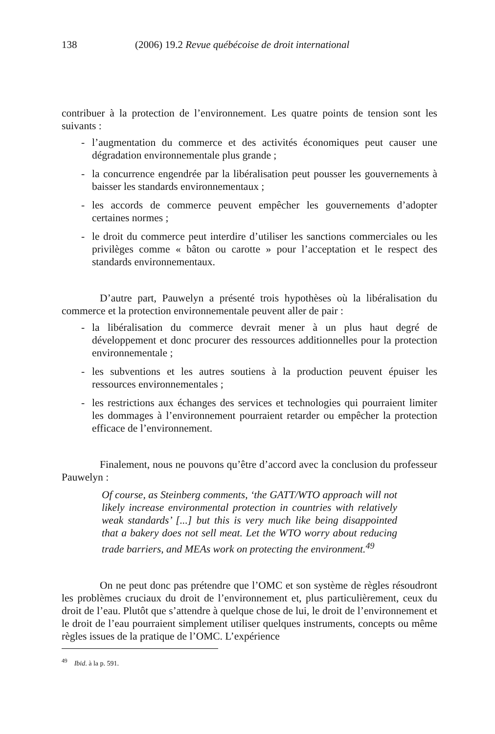138 (2006) 19.2 Revue québécoise de droit international
contribuer à la protection de l’environnement. Les quatre points de tension sont les suivants :
- l’augmentation du commerce et des activités économiques peut causer une dégradation environnementale plus grande ;
- la concurrence engendrée par la libéralisation peut pousser les gouvernements à baisser les standards environnementaux ;
- les accords de commerce peuvent empêcher les gouvernements d’adopter certaines normes ;
- le droit du commerce peut interdire d’utiliser les sanctions commerciales ou les privilèges comme « bâton ou carotte » pour l’acceptation et le respect des standards environnementaux.
D’autre part, Pauwelyn a présenté trois hypothèses où la libéralisation du commerce et la protection environnementale peuvent aller de pair :
- la libéralisation du commerce devrait mener à un plus haut degré de développement et donc procurer des ressources additionnelles pour la protection environnementale ;
- les subventions et les autres soutiens à la production peuvent épuiser les ressources environnementales ;
- les restrictions aux échanges des services et technologies qui pourraient limiter les dommages à l’environnement pourraient retarder ou empêcher la protection efficace de l’environnement.
Finalement, nous ne pouvons qu’être d’accord avec la conclusion du professeur Pauwelyn :
Of course, as Steinberg comments, ‘the GATT/WTO approach will not likely increase environmental protection in countries with relatively weak standards’ [...] but this is very much like being disappointed that a bakery does not sell meat. Let the WTO worry about reducing trade barriers, and MEAs work on protecting the environment.<sup>49</sup>
On ne peut donc pas prétendre que l’OMC et son système de règles résoudront les problèmes cruciaux du droit de l’environnement et, plus particulièrement, ceux du droit de l’eau. Plutôt que s’attendre à quelque chose de lui, le droit de l’environnement et le droit de l’eau pourraient simplement utiliser quelques instruments, concepts ou même règles issues de la pratique de l’OMC. L’expérience
<sup>49</sup> Ibid. à la p. 591.